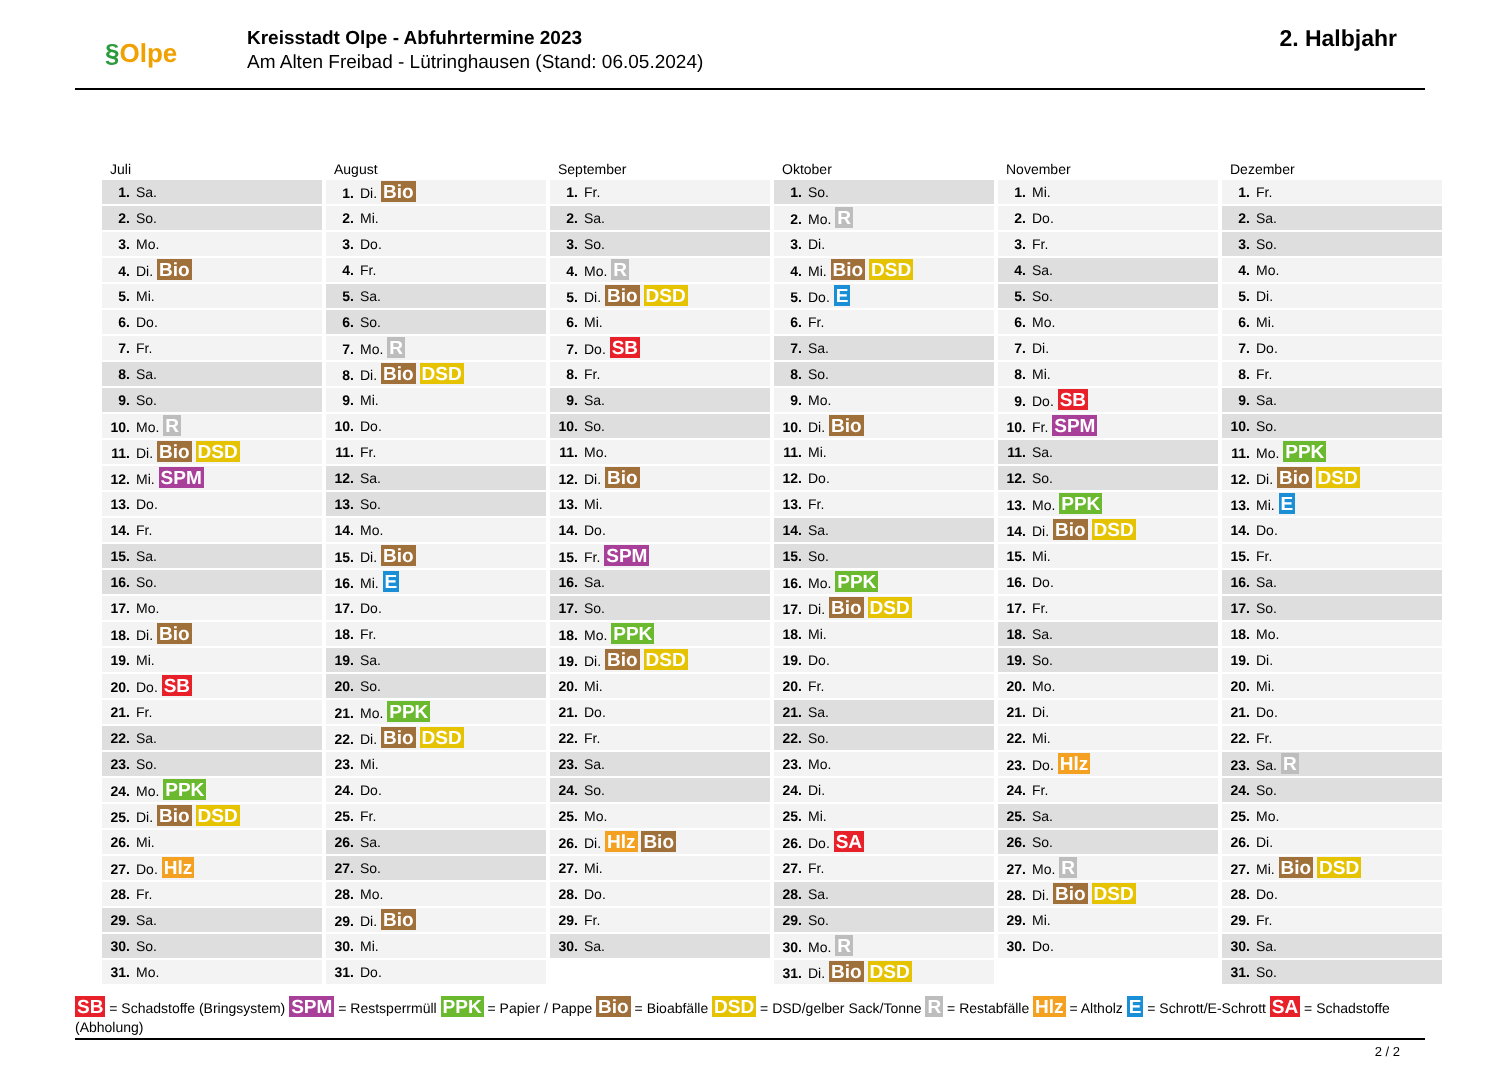§Olpe
Kreisstadt Olpe - Abfuhrtermine 2023
Am Alten Freibad - Lütringhausen (Stand: 06.05.2024)
2. Halbjahr
| Juli | August | September | Oktober | November | Dezember |
| --- | --- | --- | --- | --- | --- |
| 1. Sa. | 1. Di. Bio | 1. Fr. | 1. So. | 1. Mi. | 1. Fr. |
| 2. So. | 2. Mi. | 2. Sa. | 2. Mo. R | 2. Do. | 2. Sa. |
| 3. Mo. | 3. Do. | 3. So. | 3. Di. | 3. Fr. | 3. So. |
| 4. Di. Bio | 4. Fr. | 4. Mo. R | 4. Mi. Bio DSD | 4. Sa. | 4. Mo. |
| 5. Mi. | 5. Sa. | 5. Di. Bio DSD | 5. Do. E | 5. So. | 5. Di. |
| 6. Do. | 6. So. | 6. Mi. | 6. Fr. | 6. Mo. | 6. Mi. |
| 7. Fr. | 7. Mo. R | 7. Do. SB | 7. Sa. | 7. Di. | 7. Do. |
| 8. Sa. | 8. Di. Bio DSD | 8. Fr. | 8. So. | 8. Mi. | 8. Fr. |
| 9. So. | 9. Mi. | 9. Sa. | 9. Mo. | 9. Do. SB | 9. Sa. |
| 10. Mo. R | 10. Do. | 10. So. | 10. Di. Bio | 10. Fr. SPM | 10. So. |
| 11. Di. Bio DSD | 11. Fr. | 11. Mo. | 11. Mi. | 11. Sa. | 11. Mo. PPK |
| 12. Mi. SPM | 12. Sa. | 12. Di. Bio | 12. Do. | 12. So. | 12. Di. Bio DSD |
| 13. Do. | 13. So. | 13. Mi. | 13. Fr. | 13. Mo. PPK | 13. Mi. E |
| 14. Fr. | 14. Mo. | 14. Do. | 14. Sa. | 14. Di. Bio DSD | 14. Do. |
| 15. Sa. | 15. Di. Bio | 15. Fr. SPM | 15. So. | 15. Mi. | 15. Fr. |
| 16. So. | 16. Mi. E | 16. Sa. | 16. Mo. PPK | 16. Do. | 16. Sa. |
| 17. Mo. | 17. Do. | 17. So. | 17. Di. Bio DSD | 17. Fr. | 17. So. |
| 18. Di. Bio | 18. Fr. | 18. Mo. PPK | 18. Mi. | 18. Sa. | 18. Mo. |
| 19. Mi. | 19. Sa. | 19. Di. Bio DSD | 19. Do. | 19. So. | 19. Di. |
| 20. Do. SB | 20. So. | 20. Mi. | 20. Fr. | 20. Mo. | 20. Mi. |
| 21. Fr. | 21. Mo. PPK | 21. Do. | 21. Sa. | 21. Di. | 21. Do. |
| 22. Sa. | 22. Di. Bio DSD | 22. Fr. | 22. So. | 22. Mi. | 22. Fr. |
| 23. So. | 23. Mi. | 23. Sa. | 23. Mo. | 23. Do. Hlz | 23. Sa. R |
| 24. Mo. PPK | 24. Do. | 24. So. | 24. Di. | 24. Fr. | 24. So. |
| 25. Di. Bio DSD | 25. Fr. | 25. Mo. | 25. Mi. | 25. Sa. | 25. Mo. |
| 26. Mi. | 26. Sa. | 26. Di. Hlz Bio | 26. Do. SA | 26. So. | 26. Di. |
| 27. Do. Hlz | 27. So. | 27. Mi. | 27. Fr. | 27. Mo. R | 27. Mi. Bio DSD |
| 28. Fr. | 28. Mo. | 28. Do. | 28. Sa. | 28. Di. Bio DSD | 28. Do. |
| 29. Sa. | 29. Di. Bio | 29. Fr. | 29. So. | 29. Mi. | 29. Fr. |
| 30. So. | 30. Mi. | 30. Sa. | 30. Mo. R | 30. Do. | 30. Sa. |
| 31. Mo. | 31. Do. | | 31. Di. Bio DSD | | 31. So. |
SB = Schadstoffe (Bringsystem) SPM = Restsperrmüll PPK = Papier / Pappe Bio = Bioabfälle DSD = DSD/gelber Sack/Tonne R = Restabfälle Hlz = Altholz E = Schrott/E-Schrott SA = Schadstoffe (Abholung)
2 / 2